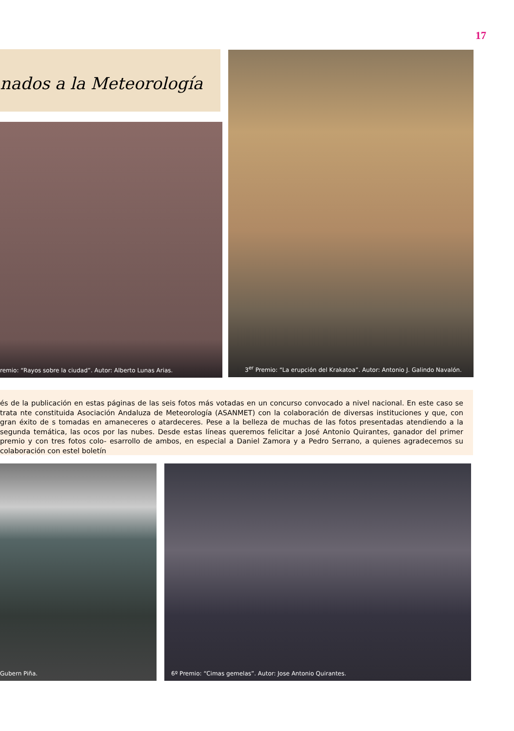17
nados a la Meteorología
remio: “Rayos sobre la ciudad”. Autor: Alberto Lunas Arias.
3<sup>er</sup> Premio: “La erupción del Krakatoa”. Autor: Antonio J. Galindo Navalón.
és de la publicación en estas páginas de las seis fotos más votadas en un concurso convocado a nivel nacional. En este caso se trata nte constituida Asociación Andaluza de Meteorología (ASANMET) con la colaboración de diversas instituciones y que, con gran éxito de s tomadas en amaneceres o atardeceres. Pese a la belleza de muchas de las fotos presentadas atendiendo a la segunda temática, las ocos por las nubes. Desde estas líneas queremos felicitar a José Antonio Quirantes, ganador del primer premio y con tres fotos colo- esarrollo de ambos, en especial a Daniel Zamora y a Pedro Serrano, a quienes agradecemos su colaboración con estel boletín
Gubern Piña. 6º Premio: “Cimas gemelas”. Autor: Jose Antonio Quirantes.